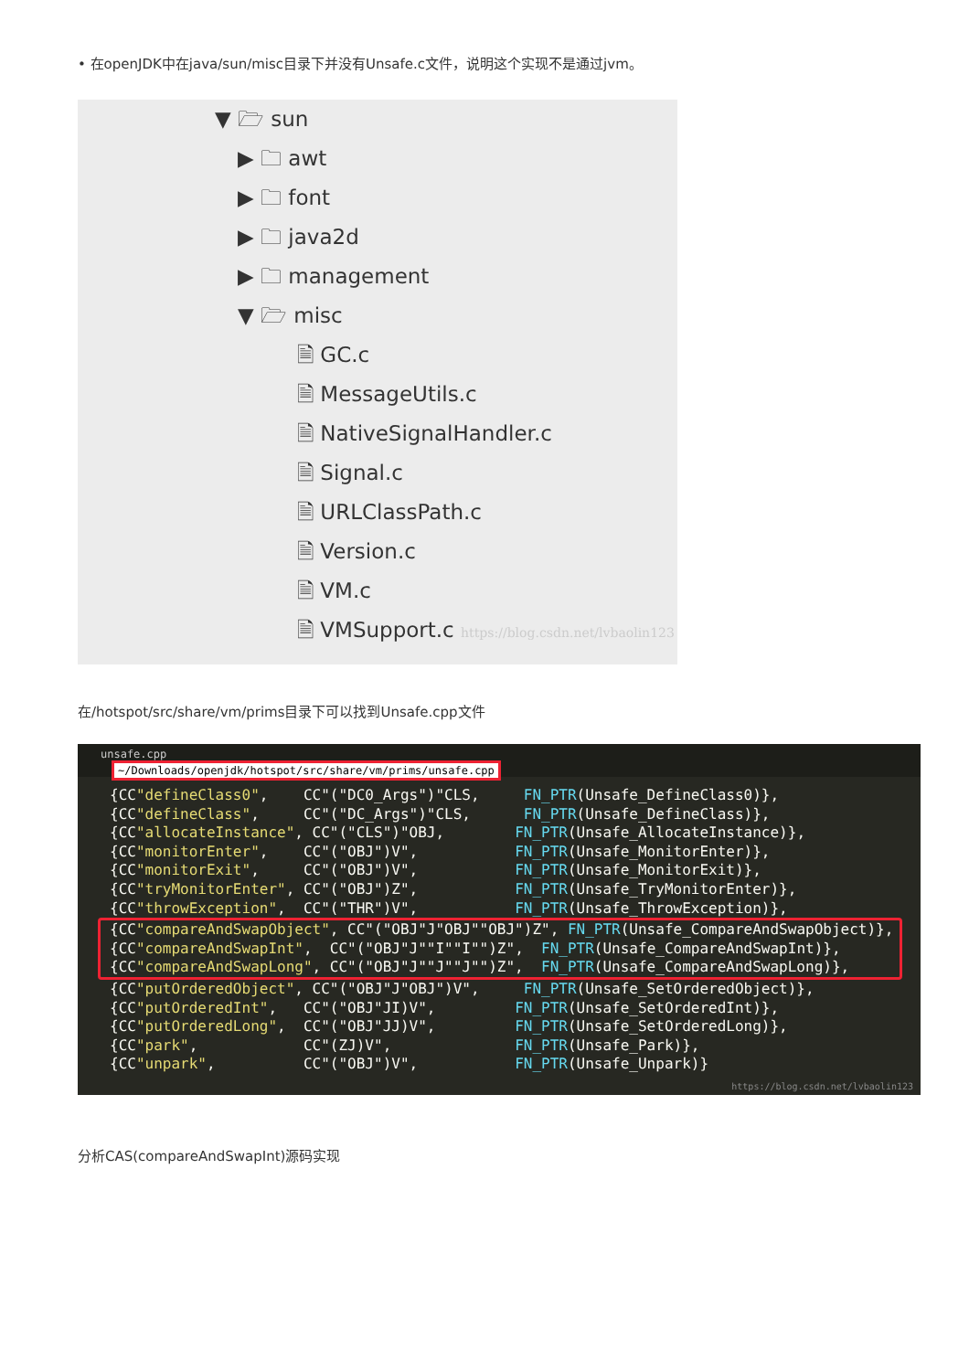• 在openJDK中在java/sun/misc目录下并没有Unsafe.c文件，说明这个实现不是通过jvm。
▼ 🗁 sun
▶ 🗀 awt
▶ 🗀 font
▶ 🗀 java2d
▶ 🗀 management
▼ 🗁 misc
🗎 GC.c
🗎 MessageUtils.c
🗎 NativeSignalHandler.c
🗎 Signal.c
🗎 URLClassPath.c
🗎 Version.c
🗎 VM.c
🗎 VMSupport.c https://blog.csdn.net/lvbaolin123
在/hotspot/src/share/vm/prims目录下可以找到Unsafe.cpp文件
unsafe.cpp
~/Downloads/openjdk/hotspot/src/share/vm/prims/unsafe.cpp
{CC"defineClass0", CC"("DC0_Args")"CLS, FN_PTR(Unsafe_DefineClass0)},
{CC"defineClass", CC"("DC_Args")"CLS, FN_PTR(Unsafe_DefineClass)},
{CC"allocateInstance", CC"("CLS")"OBJ, FN_PTR(Unsafe_AllocateInstance)},
{CC"monitorEnter", CC"("OBJ")V", FN_PTR(Unsafe_MonitorEnter)},
{CC"monitorExit", CC"("OBJ")V", FN_PTR(Unsafe_MonitorExit)},
{CC"tryMonitorEnter", CC"("OBJ")Z", FN_PTR(Unsafe_TryMonitorEnter)},
{CC"throwException", CC"("THR")V", FN_PTR(Unsafe_ThrowException)},
{CC"compareAndSwapObject", CC"("OBJ"J"OBJ""OBJ")Z", FN_PTR(Unsafe_CompareAndSwapObject)},
{CC"compareAndSwapInt", CC"("OBJ"J""I""I"")Z", FN_PTR(Unsafe_CompareAndSwapInt)},
{CC"compareAndSwapLong", CC"("OBJ"J""J""J"")Z", FN_PTR(Unsafe_CompareAndSwapLong)},
{CC"putOrderedObject", CC"("OBJ"J"OBJ")V", FN_PTR(Unsafe_SetOrderedObject)},
{CC"putOrderedInt", CC"("OBJ"JI)V", FN_PTR(Unsafe_SetOrderedInt)},
{CC"putOrderedLong", CC"("OBJ"JJ)V", FN_PTR(Unsafe_SetOrderedLong)},
{CC"park", CC"(ZJ)V", FN_PTR(Unsafe_Park)},
{CC"unpark", CC"("OBJ")V", FN_PTR(Unsafe_Unpark)}
https://blog.csdn.net/lvbaolin123
分析CAS(compareAndSwapInt)源码实现